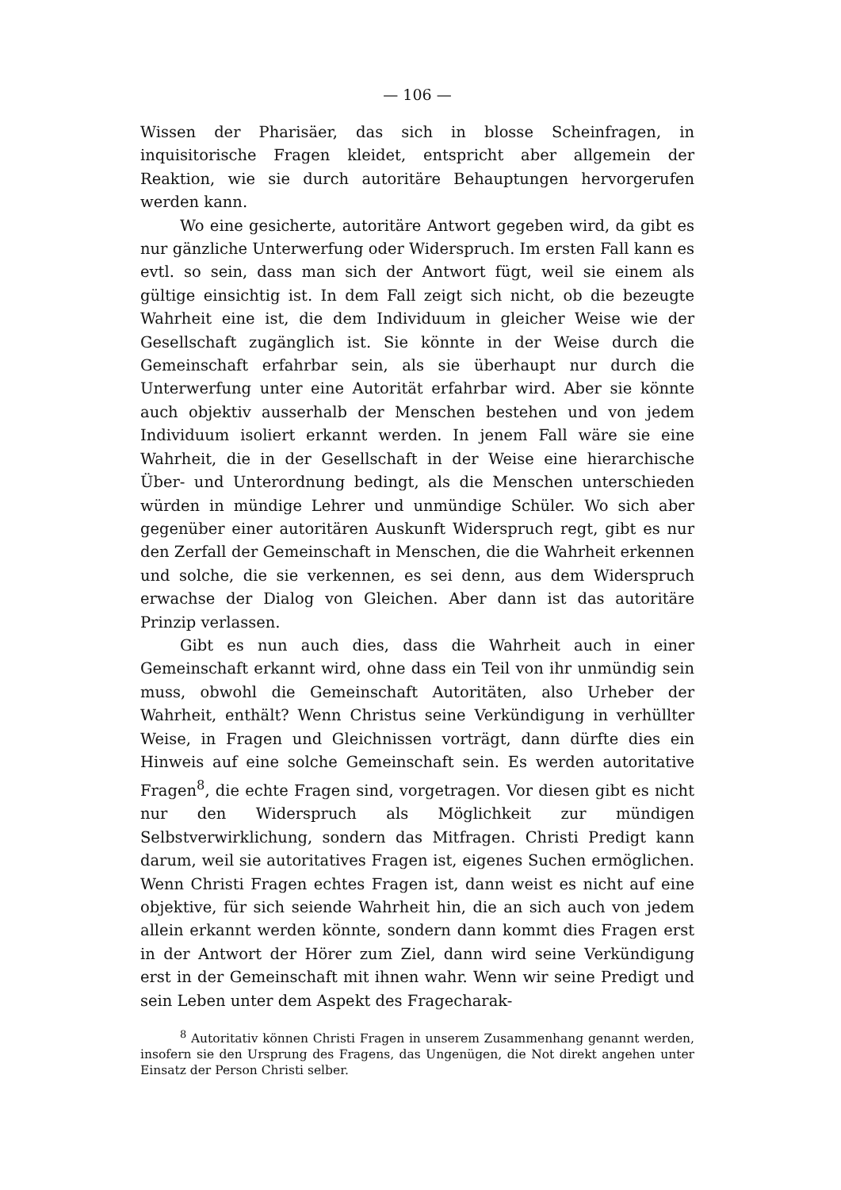— 106 —
Wissen der Pharisäer, das sich in blosse Scheinfragen, in inquisitorische Fragen kleidet, entspricht aber allgemein der Reaktion, wie sie durch autoritäre Behauptungen hervorgerufen werden kann.
Wo eine gesicherte, autoritäre Antwort gegeben wird, da gibt es nur gänzliche Unterwerfung oder Widerspruch. Im ersten Fall kann es evtl. so sein, dass man sich der Antwort fügt, weil sie einem als gültige einsichtig ist. In dem Fall zeigt sich nicht, ob die bezeugte Wahrheit eine ist, die dem Individuum in gleicher Weise wie der Gesellschaft zugänglich ist. Sie könnte in der Weise durch die Gemeinschaft erfahrbar sein, als sie überhaupt nur durch die Unterwerfung unter eine Autorität erfahrbar wird. Aber sie könnte auch objektiv ausserhalb der Menschen bestehen und von jedem Individuum isoliert erkannt werden. In jenem Fall wäre sie eine Wahrheit, die in der Gesellschaft in der Weise eine hierarchische Über- und Unterordnung bedingt, als die Menschen unterschieden würden in mündige Lehrer und unmündige Schüler. Wo sich aber gegenüber einer autoritären Auskunft Widerspruch regt, gibt es nur den Zerfall der Gemeinschaft in Menschen, die die Wahrheit erkennen und solche, die sie verkennen, es sei denn, aus dem Widerspruch erwachse der Dialog von Gleichen. Aber dann ist das autoritäre Prinzip verlassen.
Gibt es nun auch dies, dass die Wahrheit auch in einer Gemeinschaft erkannt wird, ohne dass ein Teil von ihr unmündig sein muss, obwohl die Gemeinschaft Autoritäten, also Urheber der Wahrheit, enthält? Wenn Christus seine Verkündigung in verhüllter Weise, in Fragen und Gleichnissen vorträgt, dann dürfte dies ein Hinweis auf eine solche Gemeinschaft sein. Es werden autoritative Fragen<sup>8</sup>, die echte Fragen sind, vorgetragen. Vor diesen gibt es nicht nur den Widerspruch als Möglichkeit zur mündigen Selbstverwirklichung, sondern das Mitfragen. Christi Predigt kann darum, weil sie autoritatives Fragen ist, eigenes Suchen ermöglichen. Wenn Christi Fragen echtes Fragen ist, dann weist es nicht auf eine objektive, für sich seiende Wahrheit hin, die an sich auch von jedem allein erkannt werden könnte, sondern dann kommt dies Fragen erst in der Antwort der Hörer zum Ziel, dann wird seine Verkündigung erst in der Gemeinschaft mit ihnen wahr. Wenn wir seine Predigt und sein Leben unter dem Aspekt des Fragecharak-
<sup>8</sup> Autoritativ können Christi Fragen in unserem Zusammenhang genannt werden, insofern sie den Ursprung des Fragens, das Ungenügen, die Not direkt angehen unter Einsatz der Person Christi selber.